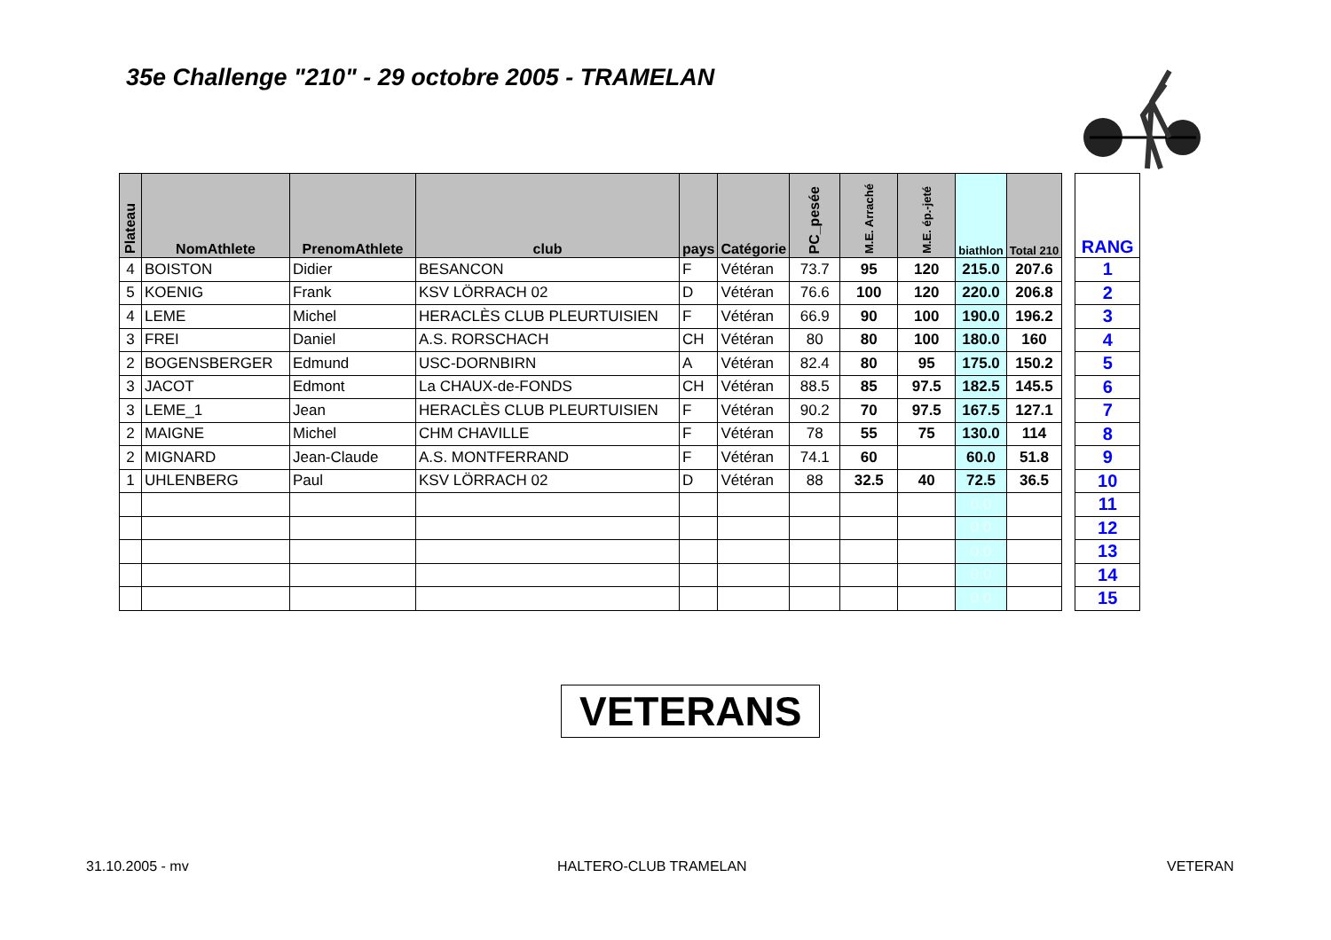35e Challenge "210" - 29 octobre 2005 - TRAMELAN
| Plateau | NomAthlete | PrenomAthlete | club | pays | Catégorie | PC_pesée | M.E. Arraché | M.E. ép.-jeté | biathlon | Total 210 |
| --- | --- | --- | --- | --- | --- | --- | --- | --- | --- | --- |
| 4 | BOISTON | Didier | BESANCON | F | Vétéran | 73.7 | 95 | 120 | 215.0 | 207.6 |
| 5 | KOENIG | Frank | KSV LÖRRACH 02 | D | Vétéran | 76.6 | 100 | 120 | 220.0 | 206.8 |
| 4 | LEME | Michel | HERACLÈS CLUB PLEURTUISIEN | F | Vétéran | 66.9 | 90 | 100 | 190.0 | 196.2 |
| 3 | FREI | Daniel | A.S. RORSCHACH | CH | Vétéran | 80 | 80 | 100 | 180.0 | 160 |
| 2 | BOGENSBERGER | Edmund | USC-DORNBIRN | A | Vétéran | 82.4 | 80 | 95 | 175.0 | 150.2 |
| 3 | JACOT | Edmont | La CHAUX-de-FONDS | CH | Vétéran | 88.5 | 85 | 97.5 | 182.5 | 145.5 |
| 3 | LEME_1 | Jean | HERACLÈS CLUB PLEURTUISIEN | F | Vétéran | 90.2 | 70 | 97.5 | 167.5 | 127.1 |
| 2 | MAIGNE | Michel | CHM CHAVILLE | F | Vétéran | 78 | 55 | 75 | 130.0 | 114 |
| 2 | MIGNARD | Jean-Claude | A.S. MONTFERRAND | F | Vétéran | 74.1 | 60 | | 60.0 | 51.8 |
| 1 | UHLENBERG | Paul | KSV LÖRRACH 02 | D | Vétéran | 88 | 32.5 | 40 | 72.5 | 36.5 |
| | | | | | | | | | 0.0 | |
| | | | | | | | | | 0.0 | |
| | | | | | | | | | 0.0 | |
| | | | | | | | | | 0.0 | |
| | | | | | | | | | 0.0 | |
| RANG |
| --- |
| 1 |
| 2 |
| 3 |
| 4 |
| 5 |
| 6 |
| 7 |
| 8 |
| 9 |
| 10 |
| 11 |
| 12 |
| 13 |
| 14 |
| 15 |
VETERANS
31.10.2005 - mv HALTERO-CLUB TRAMELAN VETERAN